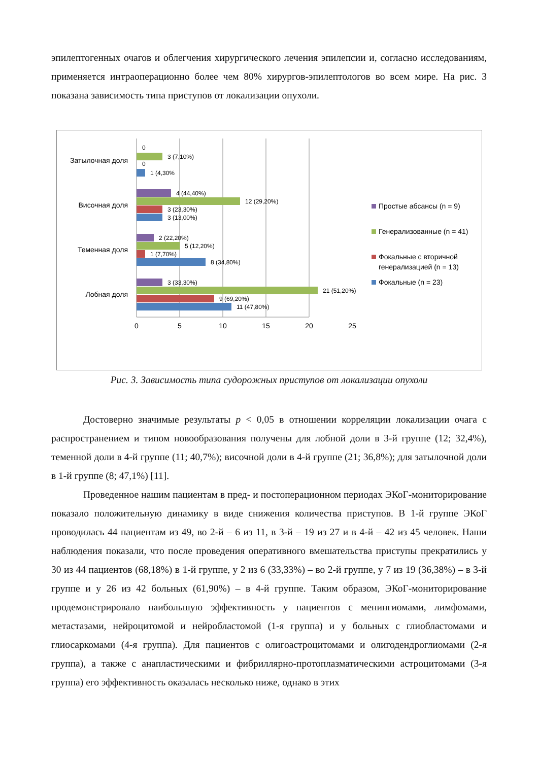эпилептогенных очагов и облегчения хирургического лечения эпилепсии и, согласно исследованиям, применяется интраоперационно более чем 80% хирургов-эпилептологов во всем мире. На рис. 3 показана зависимость типа приступов от локализации опухоли.
0
3 (7,10%)
0
1 (4,30%
4 (44,40%)
12 (29,20%)
3 (23,30%)
3 (13,00%)
2 (22,20%)
5 (12,20%)
1 (7,70%)
8 (34,80%)
3 (33,30%)
21 (51,20%)
9 (69,20%)
11 (47,80%)
Затылочная доля
Височная доля
Теменная доля
Лобная доля
0
5
10
15
20
25
Простые абсансы (n = 9)
Генерализованные (n = 41)
Фокальные с вторичной
генерализацией (n = 13)
Фокальные (n = 23)
Рис. 3. Зависимость типа судорожных приступов от локализации опухоли
Достоверно значимые результаты p < 0,05 в отношении корреляции локализации очага с распространением и типом новообразования получены для лобной доли в 3-й группе (12; 32,4%), теменной доли в 4-й группе (11; 40,7%); височной доли в 4-й группе (21; 36,8%); для затылочной доли в 1-й группе (8; 47,1%) [11].
Проведенное нашим пациентам в пред- и постоперационном периодах ЭКоГ-мониторирование показало положительную динамику в виде снижения количества приступов. В 1-й группе ЭКоГ проводилась 44 пациентам из 49, во 2-й – 6 из 11, в 3-й – 19 из 27 и в 4-й – 42 из 45 человек. Наши наблюдения показали, что после проведения оперативного вмешательства приступы прекратились у 30 из 44 пациентов (68,18%) в 1-й группе, у 2 из 6 (33,33%) – во 2-й группе, у 7 из 19 (36,38%) – в 3-й группе и у 26 из 42 больных (61,90%) – в 4-й группе. Таким образом, ЭКоГ-мониторирование продемонстрировало наибольшую эффективность у пациентов с менингиомами, лимфомами, метастазами, нейроцитомой и нейробластомой (1-я группа) и у больных с глиобластомами и глиосаркомами (4-я группа). Для пациентов с олигоастроцитомами и олигодендроглиомами (2-я группа), а также с анапластическими и фибриллярно-протоплазматическими астроцитомами (3-я группа) его эффективность оказалась несколько ниже, однако в этих